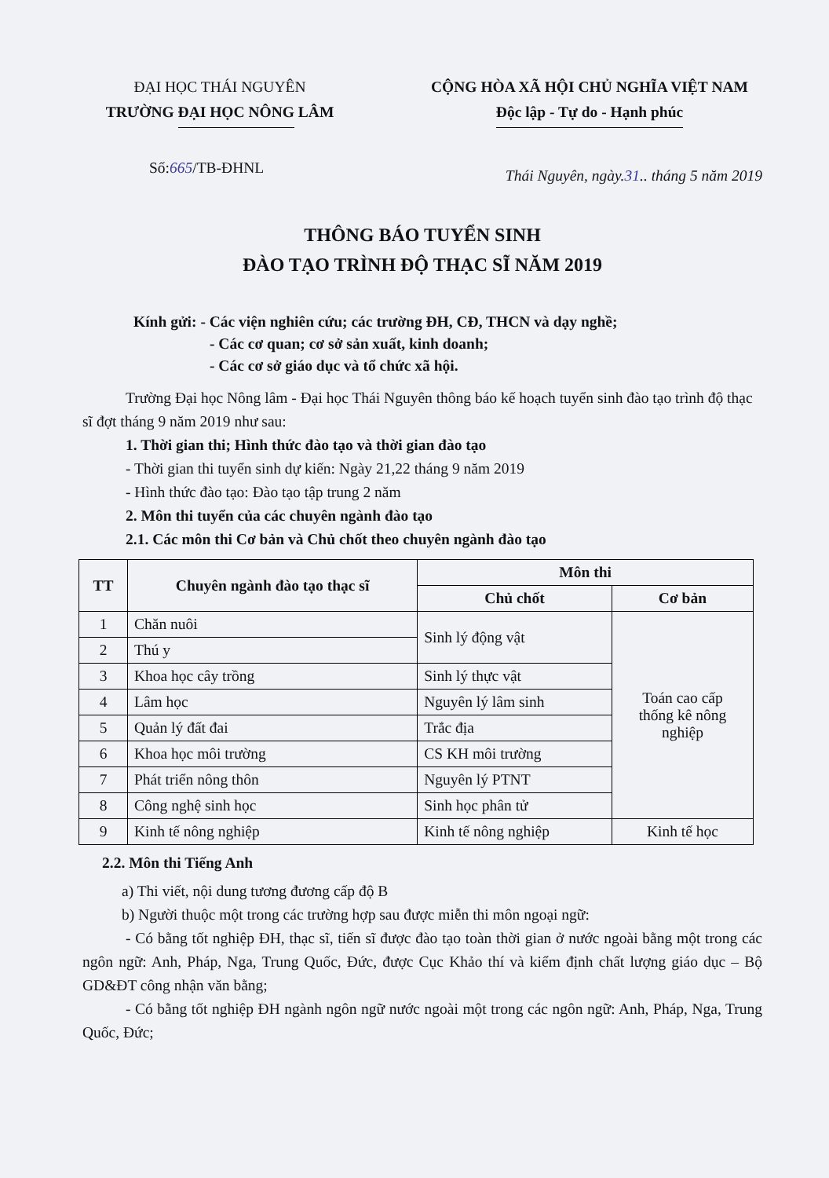ĐẠI HỌC THÁI NGUYÊN
TRƯỜNG ĐẠI HỌC NÔNG LÂM
CỘNG HÒA XÃ HỘI CHỦ NGHĨA VIỆT NAM
Độc lập - Tự do - Hạnh phúc
Số:665/TB-ĐHNL
Thái Nguyên, ngày.31.. tháng 5 năm 2019
THÔNG BÁO TUYỂN SINH
ĐÀO TẠO TRÌNH ĐỘ THẠC SĨ NĂM 2019
Kính gửi: - Các viện nghiên cứu; các trường ĐH, CĐ, THCN và dạy nghề;
- Các cơ quan; cơ sở sản xuất, kinh doanh;
- Các cơ sở giáo dục và tổ chức xã hội.
Trường Đại học Nông lâm - Đại học Thái Nguyên thông báo kế hoạch tuyển sinh đào tạo trình độ thạc sĩ đợt tháng 9 năm 2019 như sau:
1. Thời gian thi; Hình thức đào tạo và thời gian đào tạo
- Thời gian thi tuyển sinh dự kiến: Ngày 21,22 tháng 9 năm 2019
- Hình thức đào tạo: Đào tạo tập trung 2 năm
2. Môn thi tuyển của các chuyên ngành đào tạo
2.1. Các môn thi Cơ bản và Chủ chốt theo chuyên ngành đào tạo
| TT | Chuyên ngành đào tạo thạc sĩ | Môn thi | |
| --- | --- | --- | --- |
| | | Chủ chốt | Cơ bản |
| 1 | Chăn nuôi | Sinh lý động vật | Toán cao cấp thống kê nông nghiệp |
| 2 | Thú y | | |
| 3 | Khoa học cây trồng | Sinh lý thực vật | |
| 4 | Lâm học | Nguyên lý lâm sinh | |
| 5 | Quản lý đất đai | Trắc địa | |
| 6 | Khoa học môi trường | CS KH môi trường | |
| 7 | Phát triển nông thôn | Nguyên lý PTNT | |
| 8 | Công nghệ sinh học | Sinh học phân tử | |
| 9 | Kinh tế nông nghiệp | Kinh tế nông nghiệp | Kinh tế học |
2.2. Môn thi Tiếng Anh
a) Thi viết, nội dung tương đương cấp độ B
b) Người thuộc một trong các trường hợp sau được miễn thi môn ngoại ngữ:
- Có bằng tốt nghiệp ĐH, thạc sĩ, tiến sĩ được đào tạo toàn thời gian ở nước ngoài bằng một trong các ngôn ngữ: Anh, Pháp, Nga, Trung Quốc, Đức, được Cục Khảo thí và kiểm định chất lượng giáo dục – Bộ GD&ĐT công nhận văn bằng;
- Có bằng tốt nghiệp ĐH ngành ngôn ngữ nước ngoài một trong các ngôn ngữ: Anh, Pháp, Nga, Trung Quốc, Đức;